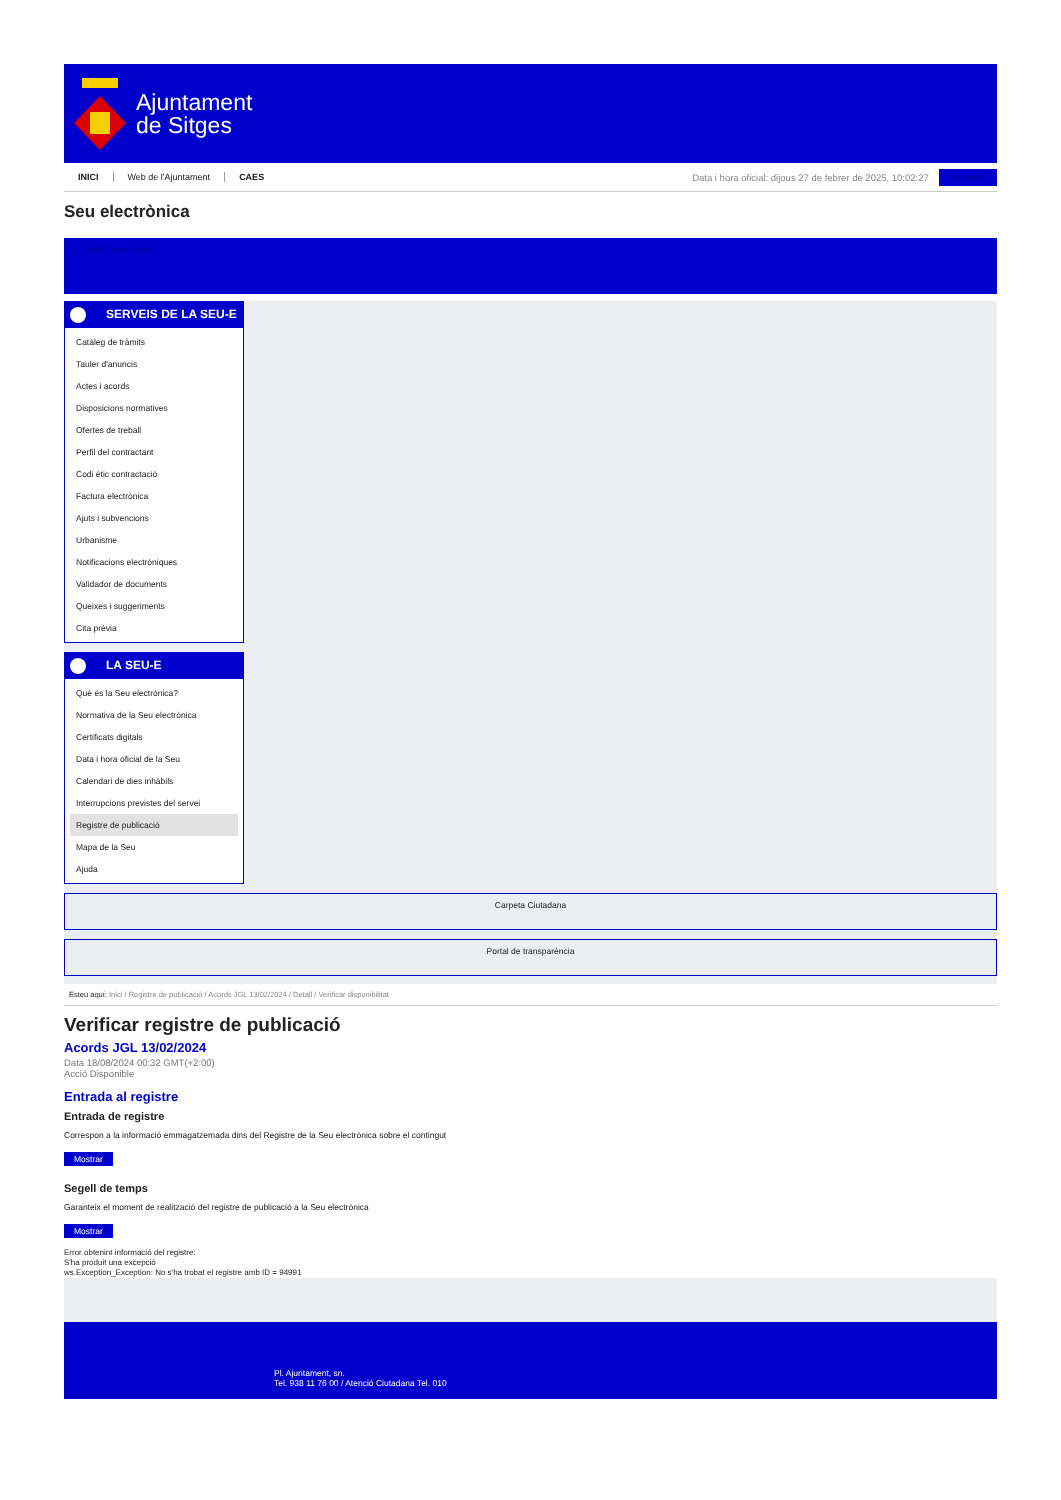Ajuntament
de Sitges
INICI Web de l'Ajuntament CAES
Data i hora oficial: dijous 27 de febrer de 2025, 10:02:27
Sincronitzar
Seu electrònica
Obtenir còpia autèntica
SERVEIS DE LA SEU-E
Catàleg de tràmits
Tauler d'anuncis
Actes i acords
Disposicions normatives
Ofertes de treball
Perfil del contractant
Codi ètic contractació
Factura electrònica
Ajuts i subvencions
Urbanisme
Notificacions electròniques
Validador de documents
Queixes i suggeriments
Cita prèvia
LA SEU-E
Què és la Seu electrònica?
Normativa de la Seu electrònica
Certificats digitals
Data i hora oficial de la Seu
Calendari de dies inhàbils
Interrupcions previstes del servei
Registre de publicació
Mapa de la Seu
Ajuda
Carpeta Ciutadana
Portal de transparència
Esteu aquí: Inici / Registre de publicació / Acords JGL 13/02/2024 / Detall / Verificar disponibilitat
Verificar registre de publicació
Acords JGL 13/02/2024
Data 18/08/2024 00:32 GMT(+2:00)
Acció Disponible
Entrada al registre
Entrada de registre
Correspon a la informació emmagatzemada dins del Registre de la Seu electrònica sobre el contingut
Mostrar
Segell de temps
Garanteix el moment de realització del registre de publicació a la Seu electrònica
Mostrar
Error obtenint informació del registre:
S'ha produit una excepció
ws.Exception_Exception: No s'ha trobat el registre amb ID = 94991
Pl. Ajuntament, sn.
Tel. 938 11 76 00 / Atenció Ciutadana Tel. 010